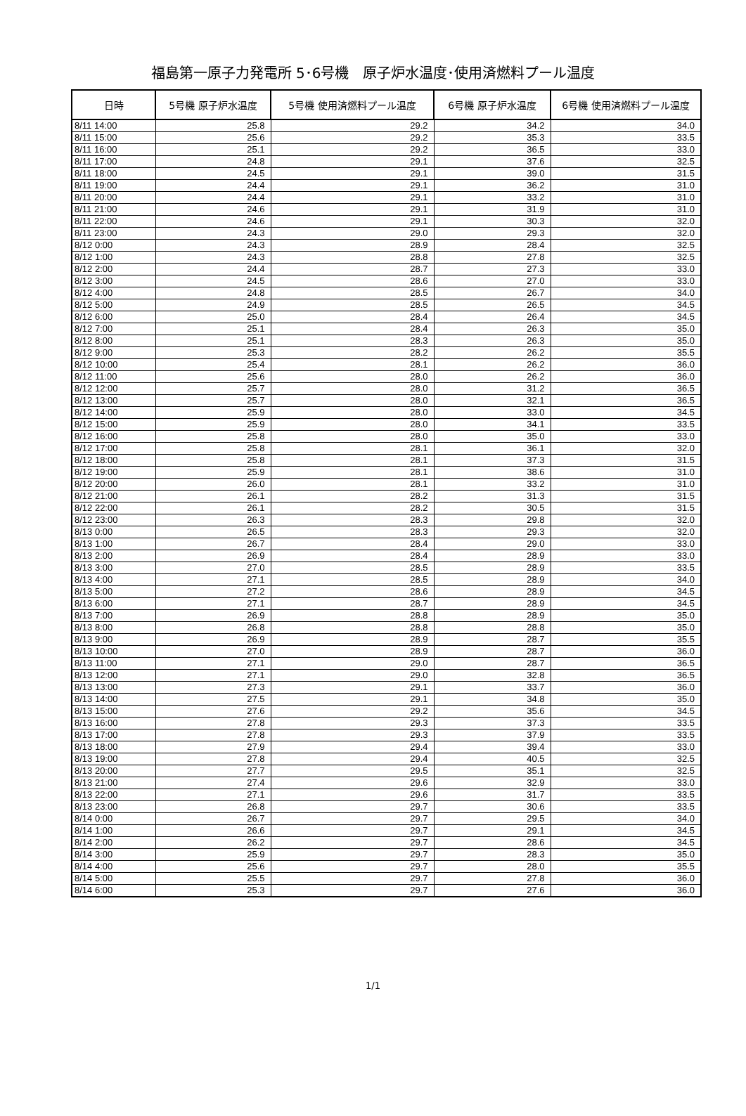福島第一原子力発電所 5･6号機　原子炉水温度･使用済燃料プール温度
| 日時 | 5号機 原子炉水温度 | 5号機 使用済燃料プール温度 | 6号機 原子炉水温度 | 6号機 使用済燃料プール温度 |
| --- | --- | --- | --- | --- |
| 8/11 14:00 | 25.8 | 29.2 | 34.2 | 34.0 |
| 8/11 15:00 | 25.6 | 29.2 | 35.3 | 33.5 |
| 8/11 16:00 | 25.1 | 29.2 | 36.5 | 33.0 |
| 8/11 17:00 | 24.8 | 29.1 | 37.6 | 32.5 |
| 8/11 18:00 | 24.5 | 29.1 | 39.0 | 31.5 |
| 8/11 19:00 | 24.4 | 29.1 | 36.2 | 31.0 |
| 8/11 20:00 | 24.4 | 29.1 | 33.2 | 31.0 |
| 8/11 21:00 | 24.6 | 29.1 | 31.9 | 31.0 |
| 8/11 22:00 | 24.6 | 29.1 | 30.3 | 32.0 |
| 8/11 23:00 | 24.3 | 29.0 | 29.3 | 32.0 |
| 8/12 0:00 | 24.3 | 28.9 | 28.4 | 32.5 |
| 8/12 1:00 | 24.3 | 28.8 | 27.8 | 32.5 |
| 8/12 2:00 | 24.4 | 28.7 | 27.3 | 33.0 |
| 8/12 3:00 | 24.5 | 28.6 | 27.0 | 33.0 |
| 8/12 4:00 | 24.8 | 28.5 | 26.7 | 34.0 |
| 8/12 5:00 | 24.9 | 28.5 | 26.5 | 34.5 |
| 8/12 6:00 | 25.0 | 28.4 | 26.4 | 34.5 |
| 8/12 7:00 | 25.1 | 28.4 | 26.3 | 35.0 |
| 8/12 8:00 | 25.1 | 28.3 | 26.3 | 35.0 |
| 8/12 9:00 | 25.3 | 28.2 | 26.2 | 35.5 |
| 8/12 10:00 | 25.4 | 28.1 | 26.2 | 36.0 |
| 8/12 11:00 | 25.6 | 28.0 | 26.2 | 36.0 |
| 8/12 12:00 | 25.7 | 28.0 | 31.2 | 36.5 |
| 8/12 13:00 | 25.7 | 28.0 | 32.1 | 36.5 |
| 8/12 14:00 | 25.9 | 28.0 | 33.0 | 34.5 |
| 8/12 15:00 | 25.9 | 28.0 | 34.1 | 33.5 |
| 8/12 16:00 | 25.8 | 28.0 | 35.0 | 33.0 |
| 8/12 17:00 | 25.8 | 28.1 | 36.1 | 32.0 |
| 8/12 18:00 | 25.8 | 28.1 | 37.3 | 31.5 |
| 8/12 19:00 | 25.9 | 28.1 | 38.6 | 31.0 |
| 8/12 20:00 | 26.0 | 28.1 | 33.2 | 31.0 |
| 8/12 21:00 | 26.1 | 28.2 | 31.3 | 31.5 |
| 8/12 22:00 | 26.1 | 28.2 | 30.5 | 31.5 |
| 8/12 23:00 | 26.3 | 28.3 | 29.8 | 32.0 |
| 8/13 0:00 | 26.5 | 28.3 | 29.3 | 32.0 |
| 8/13 1:00 | 26.7 | 28.4 | 29.0 | 33.0 |
| 8/13 2:00 | 26.9 | 28.4 | 28.9 | 33.0 |
| 8/13 3:00 | 27.0 | 28.5 | 28.9 | 33.5 |
| 8/13 4:00 | 27.1 | 28.5 | 28.9 | 34.0 |
| 8/13 5:00 | 27.2 | 28.6 | 28.9 | 34.5 |
| 8/13 6:00 | 27.1 | 28.7 | 28.9 | 34.5 |
| 8/13 7:00 | 26.9 | 28.8 | 28.9 | 35.0 |
| 8/13 8:00 | 26.8 | 28.8 | 28.8 | 35.0 |
| 8/13 9:00 | 26.9 | 28.9 | 28.7 | 35.5 |
| 8/13 10:00 | 27.0 | 28.9 | 28.7 | 36.0 |
| 8/13 11:00 | 27.1 | 29.0 | 28.7 | 36.5 |
| 8/13 12:00 | 27.1 | 29.0 | 32.8 | 36.5 |
| 8/13 13:00 | 27.3 | 29.1 | 33.7 | 36.0 |
| 8/13 14:00 | 27.5 | 29.1 | 34.8 | 35.0 |
| 8/13 15:00 | 27.6 | 29.2 | 35.6 | 34.5 |
| 8/13 16:00 | 27.8 | 29.3 | 37.3 | 33.5 |
| 8/13 17:00 | 27.8 | 29.3 | 37.9 | 33.5 |
| 8/13 18:00 | 27.9 | 29.4 | 39.4 | 33.0 |
| 8/13 19:00 | 27.8 | 29.4 | 40.5 | 32.5 |
| 8/13 20:00 | 27.7 | 29.5 | 35.1 | 32.5 |
| 8/13 21:00 | 27.4 | 29.6 | 32.9 | 33.0 |
| 8/13 22:00 | 27.1 | 29.6 | 31.7 | 33.5 |
| 8/13 23:00 | 26.8 | 29.7 | 30.6 | 33.5 |
| 8/14 0:00 | 26.7 | 29.7 | 29.5 | 34.0 |
| 8/14 1:00 | 26.6 | 29.7 | 29.1 | 34.5 |
| 8/14 2:00 | 26.2 | 29.7 | 28.6 | 34.5 |
| 8/14 3:00 | 25.9 | 29.7 | 28.3 | 35.0 |
| 8/14 4:00 | 25.6 | 29.7 | 28.0 | 35.5 |
| 8/14 5:00 | 25.5 | 29.7 | 27.8 | 36.0 |
| 8/14 6:00 | 25.3 | 29.7 | 27.6 | 36.0 |
1/1